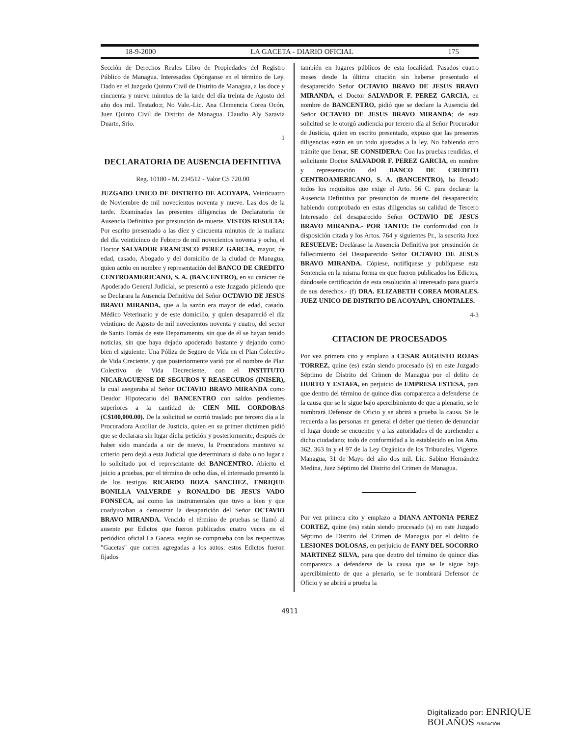18-9-2000 LA GACETA - DIARIO OFICIAL 175
Sección de Derechos Reales Libro de Propiedades del Registro Público de Managua. Interesados Opónganse en el término de Ley. Dado en el Juzgado Quinto Civil de Distrito de Managua, a las doce y cincuenta y nueve minutos de la tarde del día treinta de Agosto del año dos mil. Testado:r, No Vale.-Lic. Ana Clemencia Corea Ocón, Juez Quinto Civil de Distrito de Managua. Claudio Aly Saravia Duarte, Srio.
1
DECLARATORIA DE AUSENCIA DEFINITIVA
Reg. 10180 - M. 234512 - Valor C$ 720.00
JUZGADO UNICO DE DISTRITO DE ACOYAPA. Veinticuatro de Noviembre de mil novecientos noventa y nueve. Las dos de la tarde. Examinadas las presentes diligencias de Declaratoria de Ausencia Definitiva por presunción de muerte, VISTOS RESULTA: Por escrito presentado a las diez y cincuenta minutos de la mañana del día veinticinco de Febrero de mil novecientos noventa y ocho, el Doctor SALVADOR FRANCISCO PEREZ GARCIA, mayor, de edad, casado, Abogado y del domicilio de la ciudad de Managua, quien actúo en nombre y representación del BANCO DE CREDITO CENTROAMERICANO, S. A. (BANCENTRO), en su carácter de Apoderado General Judicial, se presentó a este Juzgado pidiendo que se Declarara la Ausencia Definitiva del Señor OCTAVIO DE JESUS BRAVO MIRANDA, que a la sazón era mayor de edad, casado, Médico Veterinario y de este domicilio, y quien desapareció el día veintiuno de Agosto de mil novecientos noventa y cuatro, del sector de Santo Tomás de este Departamento, sin que de él se hayan tenido noticias, sin que haya dejado apoderado bastante y dejando como bien el siguiente: Una Póliza de Seguro de Vida en el Plan Colectivo de Vida Creciente, y que posteriormente varió por el nombre de Plan Colectivo de Vida Decreciente, con el INSTITUTO NICARAGUENSE DE SEGUROS Y REASEGUROS (INISER), la cual aseguraba al Señor OCTAVIO BRAVO MIRANDA como Deudor Hipotecario del BANCENTRO con saldos pendientes superiores a la cantidad de CIEN MIL CORDOBAS (C$100,000.00). De la solicitud se corrió traslado por tercero día a la Procuradora Auxiliar de Justicia, quien en su primer dictámen pidió que se declarara sin lugar dicha petición y posteriormente, después de haber sido mandada a oir de nuevo, la Procuradora mantuvo su criterio pero dejó a esta Judicial que determinara si daba o no lugar a lo solicitado por el representante del BANCENTRO. Abierto el juicio a pruebas, por el término de ocho días, el interesado presentó la de los testigos RICARDO BOZA SANCHEZ, ENRIQUE BONILLA VALVERDE y RONALDO DE JESUS VADO FONSECA, así como las instrumentales que tuvo a bien y que coadyuvaban a demostrar la desaparición del Señor OCTAVIO BRAVO MIRANDA. Vencido el término de pruebas se llamó al ausente por Edictos que fueron publicados cuatro veces en el periódico oficial La Gaceta, según se comprueba con las respectivas "Gacetas" que corren agregadas a los autos: estos Edictos fueron fijados
también en lugares públicos de esta localidad. Pasados cuatro meses desde la última citación sin haberse presentado el desaparecido Señor OCTAVIO BRAVO DE JESUS BRAVO MIRANDA, el Doctor SALVADOR F. PEREZ GARCIA, en nombre de BANCENTRO, pidió que se declare la Ausencia del Señor OCTAVIO DE JESUS BRAVO MIRANDA; de esta solicitud se le otorgó audiencia por tercero día al Señor Procurador de Justicia, quien en escrito presentado, expuso que las presentes diligencias están en un todo ajustadas a la ley. No habiendo otro trámite que llenar, SE CONSIDERA: Con las pruebas rendidas, el solicitante Doctor SALVADOR F. PEREZ GARCIA, en nombre y representación del BANCO DE CREDITO CENTROAMERICANO, S. A. (BANCENTRO), ha llenado todos los requisitos que exige el Arto. 56 C. para declarar la Ausencia Definitiva por presunción de muerte del desaparecido; habiendo comprobado en estas diligencias su calidad de Tercero Interesado del desaparecido Señor OCTAVIO DE JESUS BRAVO MIRANDA.- POR TANTO: De conformidad con la disposición citada y los Artos. 764 y siguientes Pr., la suscrita Juez RESUELVE: Declárase la Ausencia Definitiva por presunción de fallecimiento del Desaparecido Señor OCTAVIO DE JESUS BRAVO MIRANDA. Cópiese, notifíquese y publíquese esta Sentencia en la misma forma en que fueron publicados los Edictos, dándosele certificación de esta resolución al interesado para guarda de sus derechos.- (f) DRA. ELIZABETH COREA MORALES. JUEZ UNICO DE DISTRITO DE ACOYAPA, CHONTALES.
4-3
CITACION DE PROCESADOS
Por vez primera cito y emplazo a CESAR AUGUSTO ROJAS TORREZ, quine (es) están siendo procesado (s) en este Juzgado Séptimo de Distrito del Crimen de Managua por el delito de HURTO Y ESTAFA, en perjuicio de EMPRESA ESTESA, para que dentro del término de quince días comparezca a defenderse de la causa que se le sigue bajo apercibimiento de que a plenario, se le nombrará Defensor de Oficio y se abrirá a prueba la causa. Se le recuerda a las personas en general el deber que tienen de denunciar el lugar donde se encuentre y a las autoridades el de aprehender a dicho ciudadano; todo de conformidad a lo establecido en los Arto. 362, 363 In y el 97 de la Ley Orgánica de los Tribunales, Vigente. Managua, 31 de Mayo del año dos mil. Lic. Sabino Hernández Medina, Juez Séptimo del Distrito del Crimen de Managua.
Por vez primera cito y emplazo a DIANA ANTONIA PEREZ CORTEZ, quine (es) están siendo procesado (s) en este Juzgado Séptimo de Distrito del Crimen de Managua por el delito de LESIONES DOLOSAS, en perjuicio de FANY DEL SOCORRO MARTINEZ SILVA, para que dentro del término de quince días comparezca a defenderse de la causa que se le sigue bajo apercibimiento de que a plenario, se le nombrará Defensor de Oficio y se abrirá a prueba la
4911
Digitalizado por: ENRIQUE BOLAÑOS FUNDACIÓN